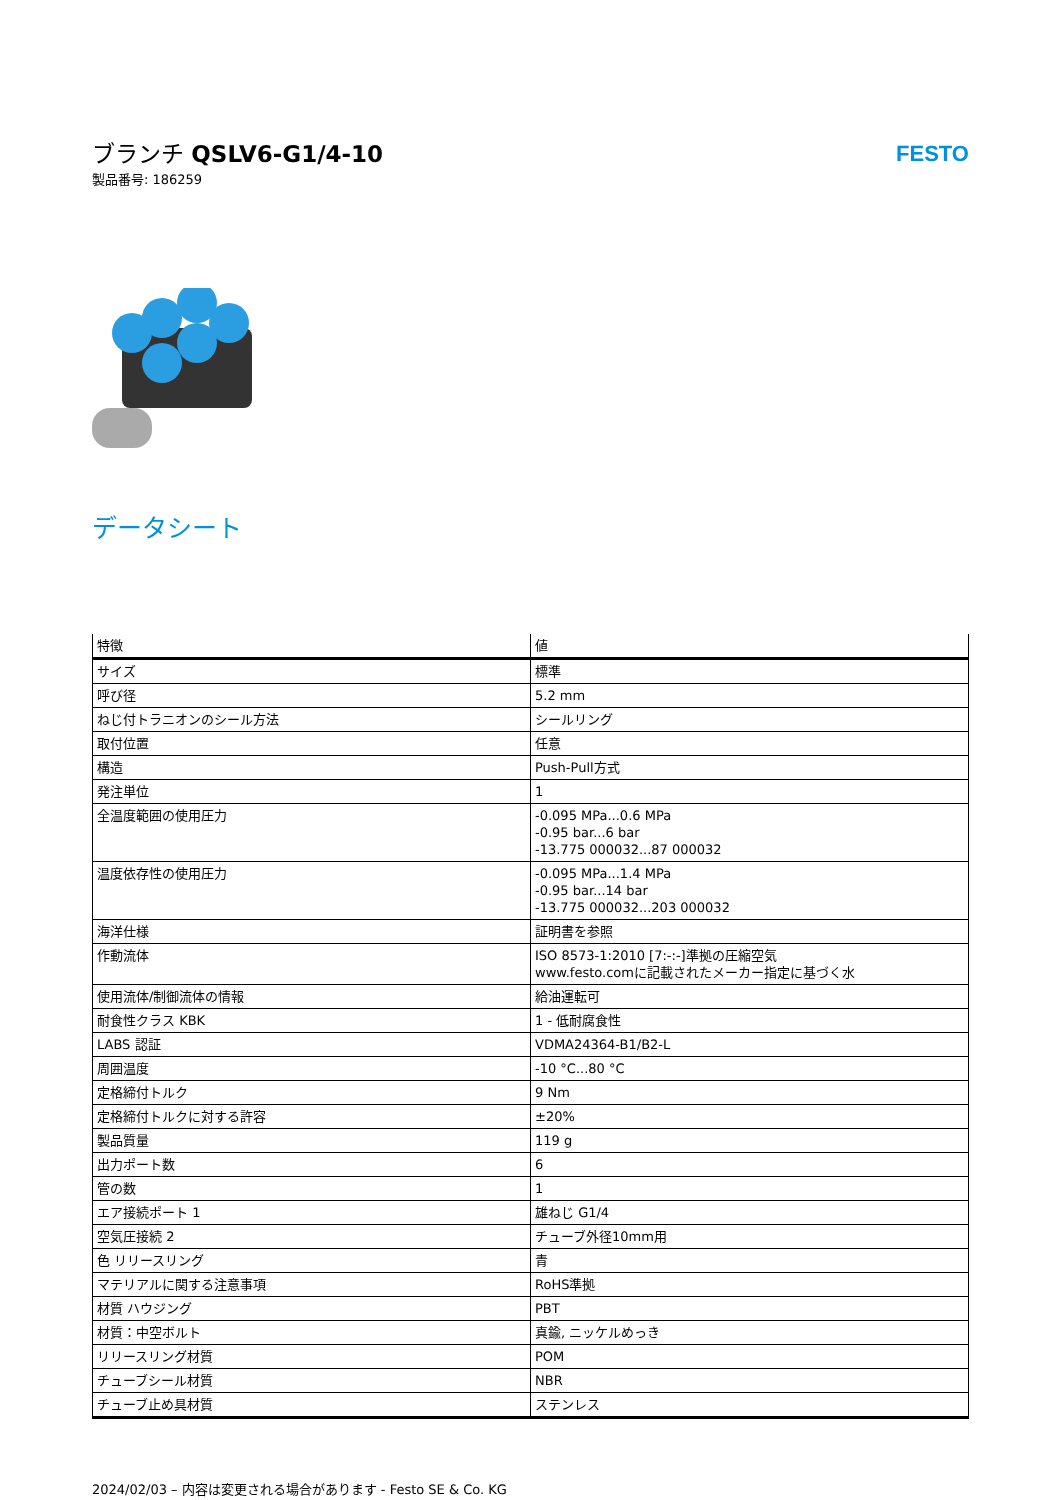ブランチ QSLV6-G1/4-10
製品番号: 186259
FESTO
データシート
| 特徴 | 値 |
| --- | --- |
| サイズ | 標準 |
| 呼び径 | 5.2 mm |
| ねじ付トラニオンのシール方法 | シールリング |
| 取付位置 | 任意 |
| 構造 | Push-Pull方式 |
| 発注単位 | 1 |
| 全温度範囲の使用圧力 | -0.095 MPa...0.6 MPa -0.95 bar...6 bar -13.775 000032...87 000032 |
| 温度依存性の使用圧力 | -0.095 MPa...1.4 MPa -0.95 bar...14 bar -13.775 000032...203 000032 |
| 海洋仕様 | 証明書を参照 |
| 作動流体 | ISO 8573-1:2010 [7:-:-]準拠の圧縮空気 www.festo.comに記載されたメーカー指定に基づく水 |
| 使用流体/制御流体の情報 | 給油運転可 |
| 耐食性クラス KBK | 1 - 低耐腐食性 |
| LABS 認証 | VDMA24364-B1/B2-L |
| 周囲温度 | -10 °C...80 °C |
| 定格締付トルク | 9 Nm |
| 定格締付トルクに対する許容 | ±20% |
| 製品質量 | 119 g |
| 出力ポート数 | 6 |
| 管の数 | 1 |
| エア接続ポート 1 | 雄ねじ G1/4 |
| 空気圧接続 2 | チューブ外径10mm用 |
| 色 リリースリング | 青 |
| マテリアルに関する注意事項 | RoHS準拠 |
| 材質 ハウジング | PBT |
| 材質：中空ボルト | 真鍮, ニッケルめっき |
| リリースリング材質 | POM |
| チューブシール材質 | NBR |
| チューブ止め具材質 | ステンレス |
2024/02/03 – 内容は変更される場合があります - Festo SE & Co. KG